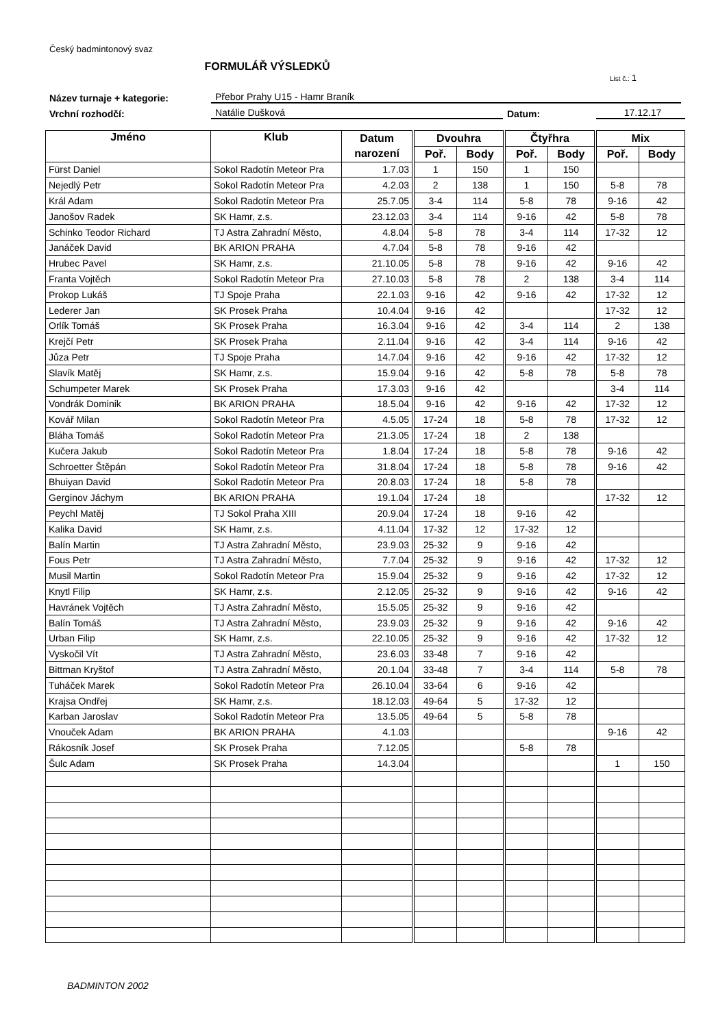Český badmintonový svaz
FORMULÁŘ VÝSLEDKŮ
List č.: 1
Název turnaje + kategorie: Přebor Prahy U15 - Hamr Braník
Vrchní rozhodčí: Natálie Dušková Datum: 17.12.17
| Jméno | Klub | Datum | Dvouhra | | Čtyřhra | | Mix | |
| --- | --- | --- | --- | --- | --- | --- | --- | --- |
| | | narození | Poř. | Body | Poř. | Body | Poř. | Body |
| Fürst Daniel | Sokol Radotín Meteor Pra | 1.7.03 | 1 | 150 | 1 | 150 | | |
| Nejedlý Petr | Sokol Radotín Meteor Pra | 4.2.03 | 2 | 138 | 1 | 150 | 5-8 | 78 |
| Král Adam | Sokol Radotín Meteor Pra | 25.7.05 | 3-4 | 114 | 5-8 | 78 | 9-16 | 42 |
| Janošov Radek | SK Hamr, z.s. | 23.12.03 | 3-4 | 114 | 9-16 | 42 | 5-8 | 78 |
| Schinko Teodor Richard | TJ Astra Zahradní Město, | 4.8.04 | 5-8 | 78 | 3-4 | 114 | 17-32 | 12 |
| Janáček David | BK ARION PRAHA | 4.7.04 | 5-8 | 78 | 9-16 | 42 | | |
| Hrubec Pavel | SK Hamr, z.s. | 21.10.05 | 5-8 | 78 | 9-16 | 42 | 9-16 | 42 |
| Franta Vojtěch | Sokol Radotín Meteor Pra | 27.10.03 | 5-8 | 78 | 2 | 138 | 3-4 | 114 |
| Prokop Lukáš | TJ Spoje Praha | 22.1.03 | 9-16 | 42 | 9-16 | 42 | 17-32 | 12 |
| Lederer Jan | SK Prosek Praha | 10.4.04 | 9-16 | 42 | | | 17-32 | 12 |
| Orlík Tomáš | SK Prosek Praha | 16.3.04 | 9-16 | 42 | 3-4 | 114 | 2 | 138 |
| Krejčí Petr | SK Prosek Praha | 2.11.04 | 9-16 | 42 | 3-4 | 114 | 9-16 | 42 |
| Jůza Petr | TJ Spoje Praha | 14.7.04 | 9-16 | 42 | 9-16 | 42 | 17-32 | 12 |
| Slavík Matěj | SK Hamr, z.s. | 15.9.04 | 9-16 | 42 | 5-8 | 78 | 5-8 | 78 |
| Schumpeter Marek | SK Prosek Praha | 17.3.03 | 9-16 | 42 | | | 3-4 | 114 |
| Vondrák Dominik | BK ARION PRAHA | 18.5.04 | 9-16 | 42 | 9-16 | 42 | 17-32 | 12 |
| Kovář Milan | Sokol Radotín Meteor Pra | 4.5.05 | 17-24 | 18 | 5-8 | 78 | 17-32 | 12 |
| Bláha Tomáš | Sokol Radotín Meteor Pra | 21.3.05 | 17-24 | 18 | 2 | 138 | | |
| Kučera Jakub | Sokol Radotín Meteor Pra | 1.8.04 | 17-24 | 18 | 5-8 | 78 | 9-16 | 42 |
| Schroetter Štěpán | Sokol Radotín Meteor Pra | 31.8.04 | 17-24 | 18 | 5-8 | 78 | 9-16 | 42 |
| Bhuiyan David | Sokol Radotín Meteor Pra | 20.8.03 | 17-24 | 18 | 5-8 | 78 | | |
| Gerginov Jáchym | BK ARION PRAHA | 19.1.04 | 17-24 | 18 | | | 17-32 | 12 |
| Peychl Matěj | TJ Sokol Praha XIII | 20.9.04 | 17-24 | 18 | 9-16 | 42 | | |
| Kalika David | SK Hamr, z.s. | 4.11.04 | 17-32 | 12 | 17-32 | 12 | | |
| Balín Martin | TJ Astra Zahradní Město, | 23.9.03 | 25-32 | 9 | 9-16 | 42 | | |
| Fous Petr | TJ Astra Zahradní Město, | 7.7.04 | 25-32 | 9 | 9-16 | 42 | 17-32 | 12 |
| Musil Martin | Sokol Radotín Meteor Pra | 15.9.04 | 25-32 | 9 | 9-16 | 42 | 17-32 | 12 |
| Knytl Filip | SK Hamr, z.s. | 2.12.05 | 25-32 | 9 | 9-16 | 42 | 9-16 | 42 |
| Havránek Vojtěch | TJ Astra Zahradní Město, | 15.5.05 | 25-32 | 9 | 9-16 | 42 | | |
| Balín Tomáš | TJ Astra Zahradní Město, | 23.9.03 | 25-32 | 9 | 9-16 | 42 | 9-16 | 42 |
| Urban Filip | SK Hamr, z.s. | 22.10.05 | 25-32 | 9 | 9-16 | 42 | 17-32 | 12 |
| Vyskočil Vít | TJ Astra Zahradní Město, | 23.6.03 | 33-48 | 7 | 9-16 | 42 | | |
| Bittman Kryštof | TJ Astra Zahradní Město, | 20.1.04 | 33-48 | 7 | 3-4 | 114 | 5-8 | 78 |
| Tuháček Marek | Sokol Radotín Meteor Pra | 26.10.04 | 33-64 | 6 | 9-16 | 42 | | |
| Krajsa Ondřej | SK Hamr, z.s. | 18.12.03 | 49-64 | 5 | 17-32 | 12 | | |
| Karban Jaroslav | Sokol Radotín Meteor Pra | 13.5.05 | 49-64 | 5 | 5-8 | 78 | | |
| Vnouček Adam | BK ARION PRAHA | 4.1.03 | | | | | 9-16 | 42 |
| Rákosník Josef | SK Prosek Praha | 7.12.05 | | | 5-8 | 78 | | |
| Šulc Adam | SK Prosek Praha | 14.3.04 | | | | | 1 | 150 |
BADMINTON 2002